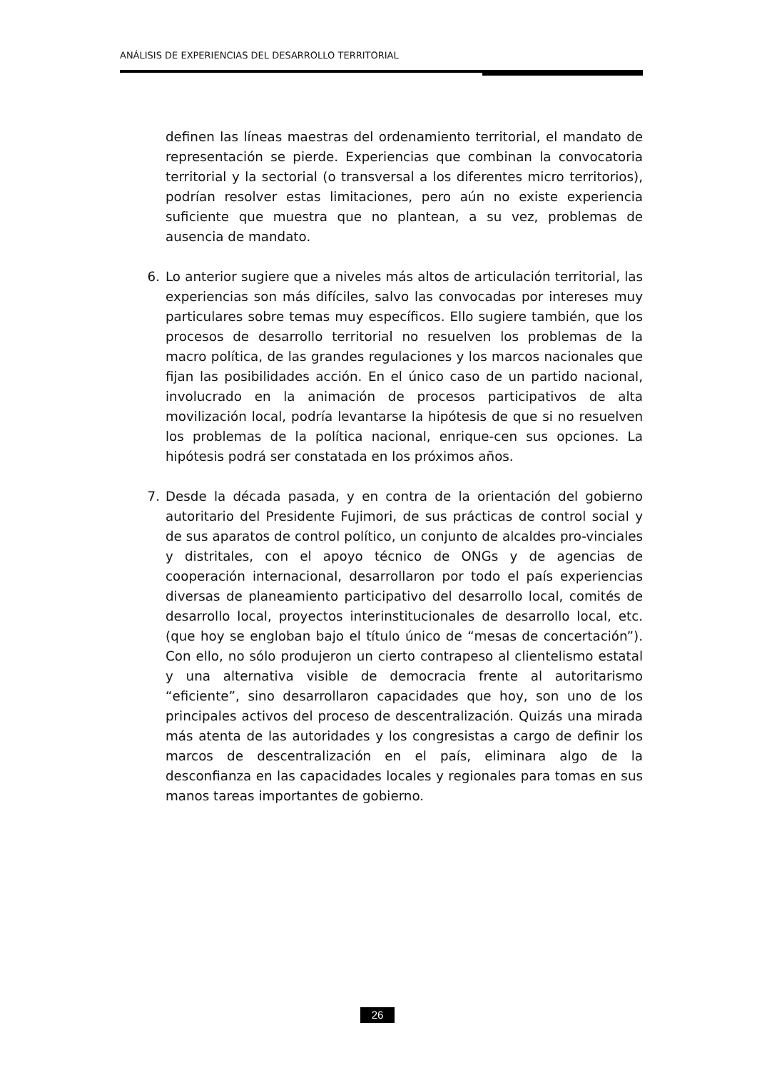ANÁLISIS DE EXPERIENCIAS DEL DESARROLLO TERRITORIAL
definen las líneas maestras del ordenamiento territorial, el mandato de representación se pierde. Experiencias que combinan la convocatoria territorial y la sectorial (o transversal a los diferentes micro territorios), podrían resolver estas limitaciones, pero aún no existe experiencia suficiente que muestra que no plantean, a su vez, problemas de ausencia de mandato.
6. Lo anterior sugiere que a niveles más altos de articulación territorial, las experiencias son más difíciles, salvo las convocadas por intereses muy particulares sobre temas muy específicos. Ello sugiere también, que los procesos de desarrollo territorial no resuelven los problemas de la macro política, de las grandes regulaciones y los marcos nacionales que fijan las posibilidades acción. En el único caso de un partido nacional, involucrado en la animación de procesos participativos de alta movilización local, podría levantarse la hipótesis de que si no resuelven los problemas de la política nacional, enrique-cen sus opciones. La hipótesis podrá ser constatada en los próximos años.
7. Desde la década pasada, y en contra de la orientación del gobierno autoritario del Presidente Fujimori, de sus prácticas de control social y de sus aparatos de control político, un conjunto de alcaldes pro-vinciales y distritales, con el apoyo técnico de ONGs y de agencias de cooperación internacional, desarrollaron por todo el país experiencias diversas de planeamiento participativo del desarrollo local, comités de desarrollo local, proyectos interinstitucionales de desarrollo local, etc. (que hoy se engloban bajo el título único de “mesas de concertación”). Con ello, no sólo produjeron un cierto contrapeso al clientelismo estatal y una alternativa visible de democracia frente al autoritarismo “eficiente”, sino desarrollaron capacidades que hoy, son uno de los principales activos del proceso de descentralización. Quizás una mirada más atenta de las autoridades y los congresistas a cargo de definir los marcos de descentralización en el país, eliminara algo de la desconfianza en las capacidades locales y regionales para tomas en sus manos tareas importantes de gobierno.
26